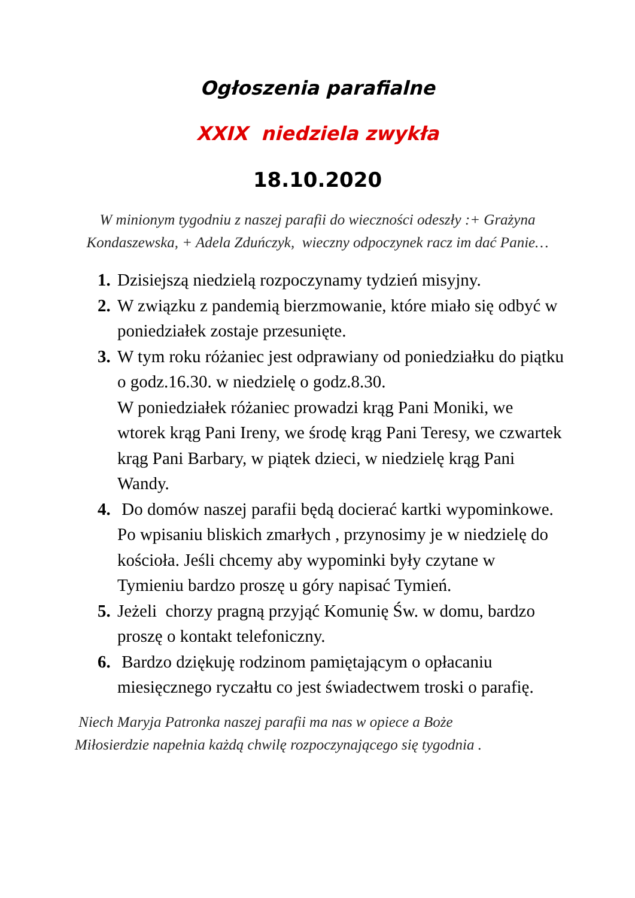Ogłoszenia parafialne
XXIX niedziela zwykła
18.10.2020
W minionym tygodniu z naszej parafii do wieczności odeszły :+ Grażyna Kondaszewska, + Adela Zduńczyk, wieczny odpoczynek racz im dać Panie…
1. Dzisiejszą niedzielą rozpoczynamy tydzień misyjny.
2. W związku z pandemią bierzmowanie, które miało się odbyć w poniedziałek zostaje przesunięte.
3. W tym roku różaniec jest odprawiany od poniedziałku do piątku o godz.16.30. w niedzielę o godz.8.30.
W poniedziałek różaniec prowadzi krąg Pani Moniki, we wtorek krąg Pani Ireny, we środę krąg Pani Teresy, we czwartek krąg Pani Barbary, w piątek dzieci, w niedzielę krąg Pani Wandy.
4. Do domów naszej parafii będą docierać kartki wypominkowe. Po wpisaniu bliskich zmarłych , przynosimy je w niedzielę do kościoła. Jeśli chcemy aby wypominki były czytane w Tymieniu bardzo proszę u góry napisać Tymień.
5. Jeżeli chorzy pragną przyjąć Komunię Św. w domu, bardzo proszę o kontakt telefoniczny.
6. Bardzo dziękuję rodzinom pamiętającym o opłacaniu miesięcznego ryczałtu co jest świadectwem troski o parafię.
Niech Maryja Patronka naszej parafii ma nas w opiece a Boże
Miłosierdzie napełnia każdą chwilę rozpoczynającego się tygodnia .